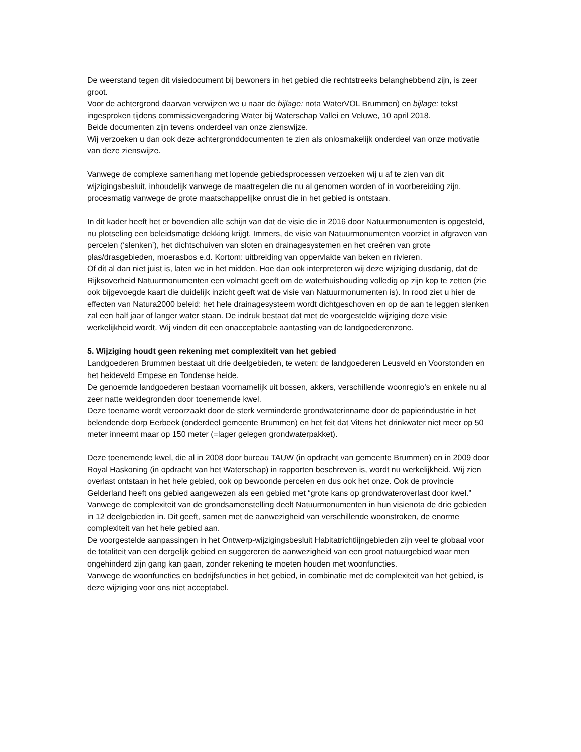De weerstand tegen dit visiedocument bij bewoners in het gebied die rechtstreeks belanghebbend zijn, is zeer groot.
Voor de achtergrond daarvan verwijzen we u naar de bijlage: nota WaterVOL Brummen) en bijlage: tekst ingesproken tijdens commissievergadering Water bij Waterschap Vallei en Veluwe, 10 april 2018.
Beide documenten zijn tevens onderdeel van onze zienswijze.
Wij verzoeken u dan ook deze achtergronddocumenten te zien als onlosmakelijk onderdeel van onze motivatie van deze zienswijze.
Vanwege de complexe samenhang met lopende gebiedsprocessen verzoeken wij u af te zien van dit wijzigingsbesluit, inhoudelijk vanwege de maatregelen die nu al genomen worden of in voorbereiding zijn, procesmatig vanwege de grote maatschappelijke onrust die in het gebied is ontstaan.
In dit kader heeft het er bovendien alle schijn van dat de visie die in 2016 door Natuurmonumenten is opgesteld, nu plotseling een beleidsmatige dekking krijgt. Immers, de visie van Natuurmonumenten voorziet in afgraven van percelen (‘slenken’), het dichtschuiven van sloten en drainagesystemen en het creëren van grote plas/drasgebieden, moerasbos e.d. Kortom: uitbreiding van oppervlakte van beken en rivieren.
Of dit al dan niet juist is, laten we in het midden. Hoe dan ook interpreteren wij deze wijziging dusdanig, dat de Rijksoverheid Natuurmonumenten een volmacht geeft om de waterhuishouding volledig op zijn kop te zetten (zie ook bijgevoegde kaart die duidelijk inzicht geeft wat de visie van Natuurmonumenten is). In rood ziet u hier de effecten van Natura2000 beleid: het hele drainagesysteem wordt dichtgeschoven en op de aan te leggen slenken zal een half jaar of langer water staan. De indruk bestaat dat met de voorgestelde wijziging deze visie werkelijkheid wordt. Wij vinden dit een onacceptabele aantasting van de landgoederenzone.
5. Wijziging houdt geen rekening met complexiteit van het gebied
Landgoederen Brummen bestaat uit drie deelgebieden, te weten: de landgoederen Leusveld en Voorstonden en het heideveld Empese en Tondense heide.
De genoemde landgoederen bestaan voornamelijk uit bossen, akkers, verschillende woonregio's en enkele nu al zeer natte weidegronden door toenemende kwel.
Deze toename wordt veroorzaakt door de sterk verminderde grondwaterinname door de papierindustrie in het belendende dorp Eerbeek (onderdeel gemeente Brummen) en het feit dat Vitens het drinkwater niet meer op 50 meter inneemt maar op 150 meter (=lager gelegen grondwaterpakket).
Deze toenemende kwel, die al in 2008 door bureau TAUW (in opdracht van gemeente Brummen) en in 2009 door Royal Haskoning (in opdracht van het Waterschap) in rapporten beschreven is, wordt nu werkelijkheid. Wij zien overlast ontstaan in het hele gebied, ook op bewoonde percelen en dus ook het onze. Ook de provincie Gelderland heeft ons gebied aangewezen als een gebied met “grote kans op grondwateroverlast door kwel.”
Vanwege de complexiteit van de grondsamenstelling deelt Natuurmonumenten in hun visienota de drie gebieden in 12 deelgebieden in. Dit geeft, samen met de aanwezigheid van verschillende woonstroken, de enorme complexiteit van het hele gebied aan.
De voorgestelde aanpassingen in het Ontwerp-wijzigingsbesluit Habitatrichtlijngebieden zijn veel te globaal voor de totaliteit van een dergelijk gebied en suggereren de aanwezigheid van een groot natuurgebied waar men ongehinderd zijn gang kan gaan, zonder rekening te moeten houden met woonfuncties.
Vanwege de woonfuncties en bedrijfsfuncties in het gebied, in combinatie met de complexiteit van het gebied, is deze wijziging voor ons niet acceptabel.